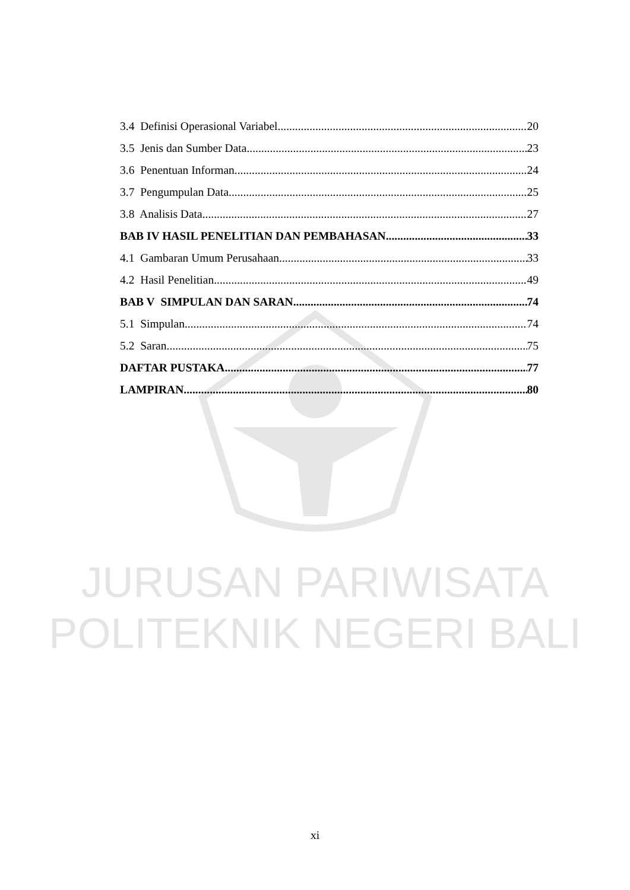JURUSAN PARIWISATA
POLITEKNIK NEGERI BALI
3.4 Definisi Operasional Variabel 20
3.5 Jenis dan Sumber Data 23
3.6 Penentuan Informan 24
3.7 Pengumpulan Data 25
3.8 Analisis Data 27
BAB IV HASIL PENELITIAN DAN PEMBAHASAN 33
4.1 Gambaran Umum Perusahaan 33
4.2 Hasil Penelitian 49
BAB V SIMPULAN DAN SARAN 74
5.1 Simpulan 74
5.2 Saran 75
DAFTAR PUSTAKA 77
LAMPIRAN 80
xi